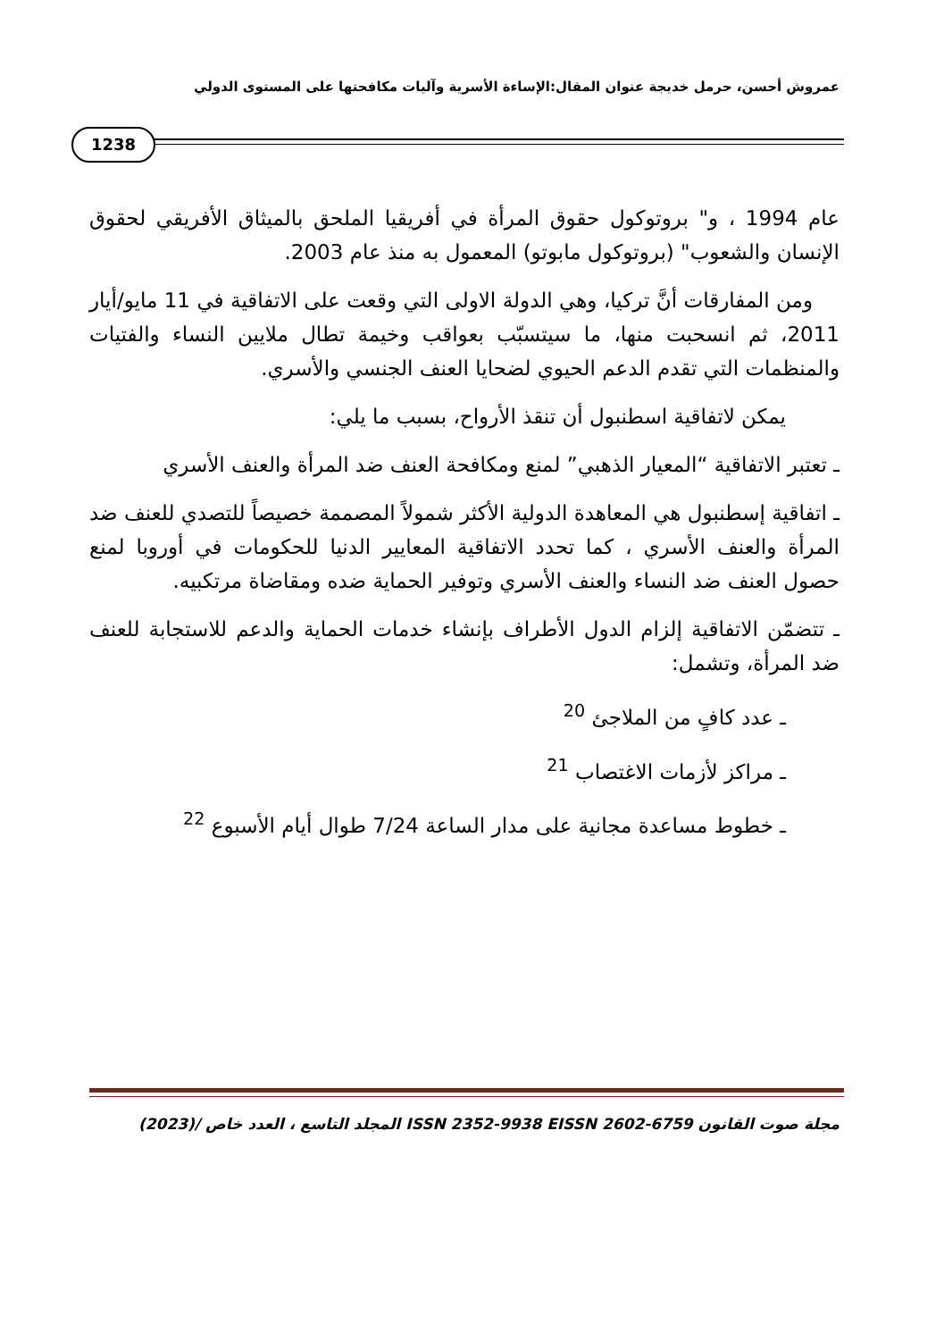عمروش أحسن، حرمل خديجة عنوان المقال:الإساءة الأسرية وآليات مكافحتها على المستوى الدولي
1238
عام 1994 ، و" بروتوكول حقوق المرأة في أفريقيا الملحق بالميثاق الأفريقي لحقوق الإنسان والشعوب" (بروتوكول مابوتو) المعمول به منذ عام 2003.
ومن المفارقات أنَّ تركيا، وهي الدولة الاولى التي وقعت على الاتفاقية في 11 مايو/أيار 2011، ثم انسحبت منها، ما سيتسبّب بعواقب وخيمة تطال ملايين النساء والفتيات والمنظمات التي تقدم الدعم الحيوي لضحايا العنف الجنسي والأسري.
يمكن لاتفاقية اسطنبول أن تنقذ الأرواح، بسبب ما يلي:
ـ تعتبر الاتفاقية “المعيار الذهبي” لمنع ومكافحة العنف ضد المرأة والعنف الأسري
ـ اتفاقية إسطنبول هي المعاهدة الدولية الأكثر شمولاً المصممة خصيصاً للتصدي للعنف ضد المرأة والعنف الأسري ، كما تحدد الاتفاقية المعايير الدنيا للحكومات في أوروبا لمنع حصول العنف ضد النساء والعنف الأسري وتوفير الحماية ضده ومقاضاة مرتكبيه.
ـ تتضمّن الاتفاقية إلزام الدول الأطراف بإنشاء خدمات الحماية والدعم للاستجابة للعنف ضد المرأة، وتشمل:
ـ عدد كافٍ من الملاجئ <sup>20</sup>
ـ مراكز لأزمات الاغتصاب <sup>21</sup>
ـ خطوط مساعدة مجانية على مدار الساعة 7/24 طوال أيام الأسبوع <sup>22</sup>
مجلة صوت القانون ISSN 2352-9938 EISSN 2602-6759 المجلد التاسع ، العدد خاص /(2023)